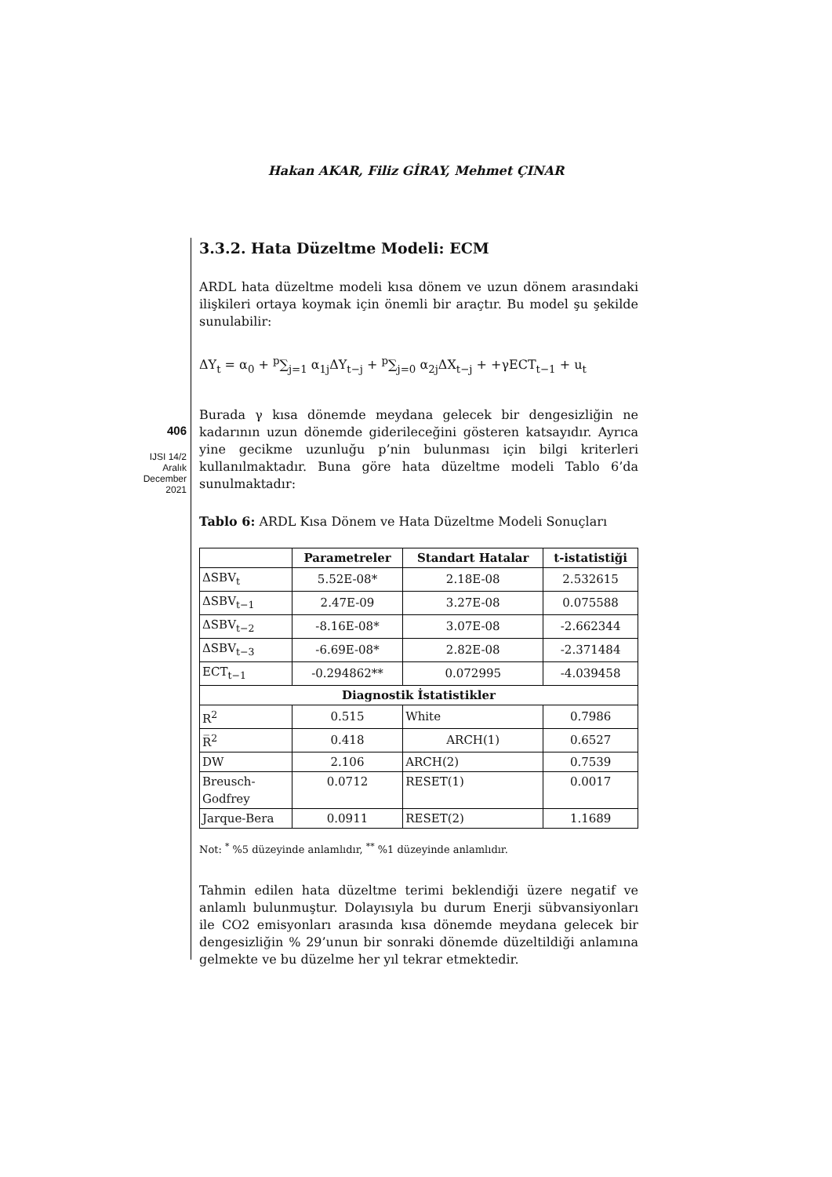Hakan AKAR, Filiz GİRAY, Mehmet ÇINAR
406
IJSI 14/2
Aralık
December
2021
3.3.2. Hata Düzeltme Modeli: ECM
ARDL hata düzeltme modeli kısa dönem ve uzun dönem arasındaki ilişkileri ortaya koymak için önemli bir araçtır. Bu model şu şekilde sunulabilir:
ΔY<sub>t</sub> = α<sub>0</sub> + <sup>p</sup>∑<sub>j=1</sub> α<sub>1j</sub>ΔY<sub>t−j</sub> + <sup>p</sup>∑<sub>j=0</sub> α<sub>2j</sub>ΔX<sub>t−j</sub> + +γECT<sub>t−1</sub> + u<sub>t</sub>
Burada γ kısa dönemde meydana gelecek bir dengesizliğin ne kadarının uzun dönemde giderileceğini gösteren katsayıdır. Ayrıca yine gecikme uzunluğu p’nin bulunması için bilgi kriterleri kullanılmaktadır. Buna göre hata düzeltme modeli Tablo 6’da sunulmaktadır:
Tablo 6: ARDL Kısa Dönem ve Hata Düzeltme Modeli Sonuçları
| | Parametreler | Standart Hatalar | t-istatistiği |
| --- | --- | --- | --- |
| ΔSBV<sub>t</sub> | 5.52E-08* | 2.18E-08 | 2.532615 |
| ΔSBV<sub>t−1</sub> | 2.47E-09 | 3.27E-08 | 0.075588 |
| ΔSBV<sub>t−2</sub> | -8.16E-08* | 3.07E-08 | -2.662344 |
| ΔSBV<sub>t−3</sub> | -6.69E-08* | 2.82E-08 | -2.371484 |
| ECT<sub>t−1</sub> | -0.294862** | 0.072995 | -4.039458 |
| Diagnostik İstatistikler | | | |
| R<sup>2</sup> | 0.515 | White | 0.7986 |
| R̅<sup>2</sup> | 0.418 | ARCH(1) | 0.6527 |
| DW | 2.106 | ARCH(2) | 0.7539 |
| Breusch- Godfrey | 0.0712 | RESET(1) | 0.0017 |
| Jarque-Bera | 0.0911 | RESET(2) | 1.1689 |
Not: <sup>*</sup> %5 düzeyinde anlamlıdır, <sup>**</sup> %1 düzeyinde anlamlıdır.
Tahmin edilen hata düzeltme terimi beklendiği üzere negatif ve anlamlı bulunmuştur. Dolayısıyla bu durum Enerji sübvansiyonları ile CO2 emisyonları arasında kısa dönemde meydana gelecek bir dengesizliğin % 29’unun bir sonraki dönemde düzeltildiği anlamına gelmekte ve bu düzelme her yıl tekrar etmektedir.